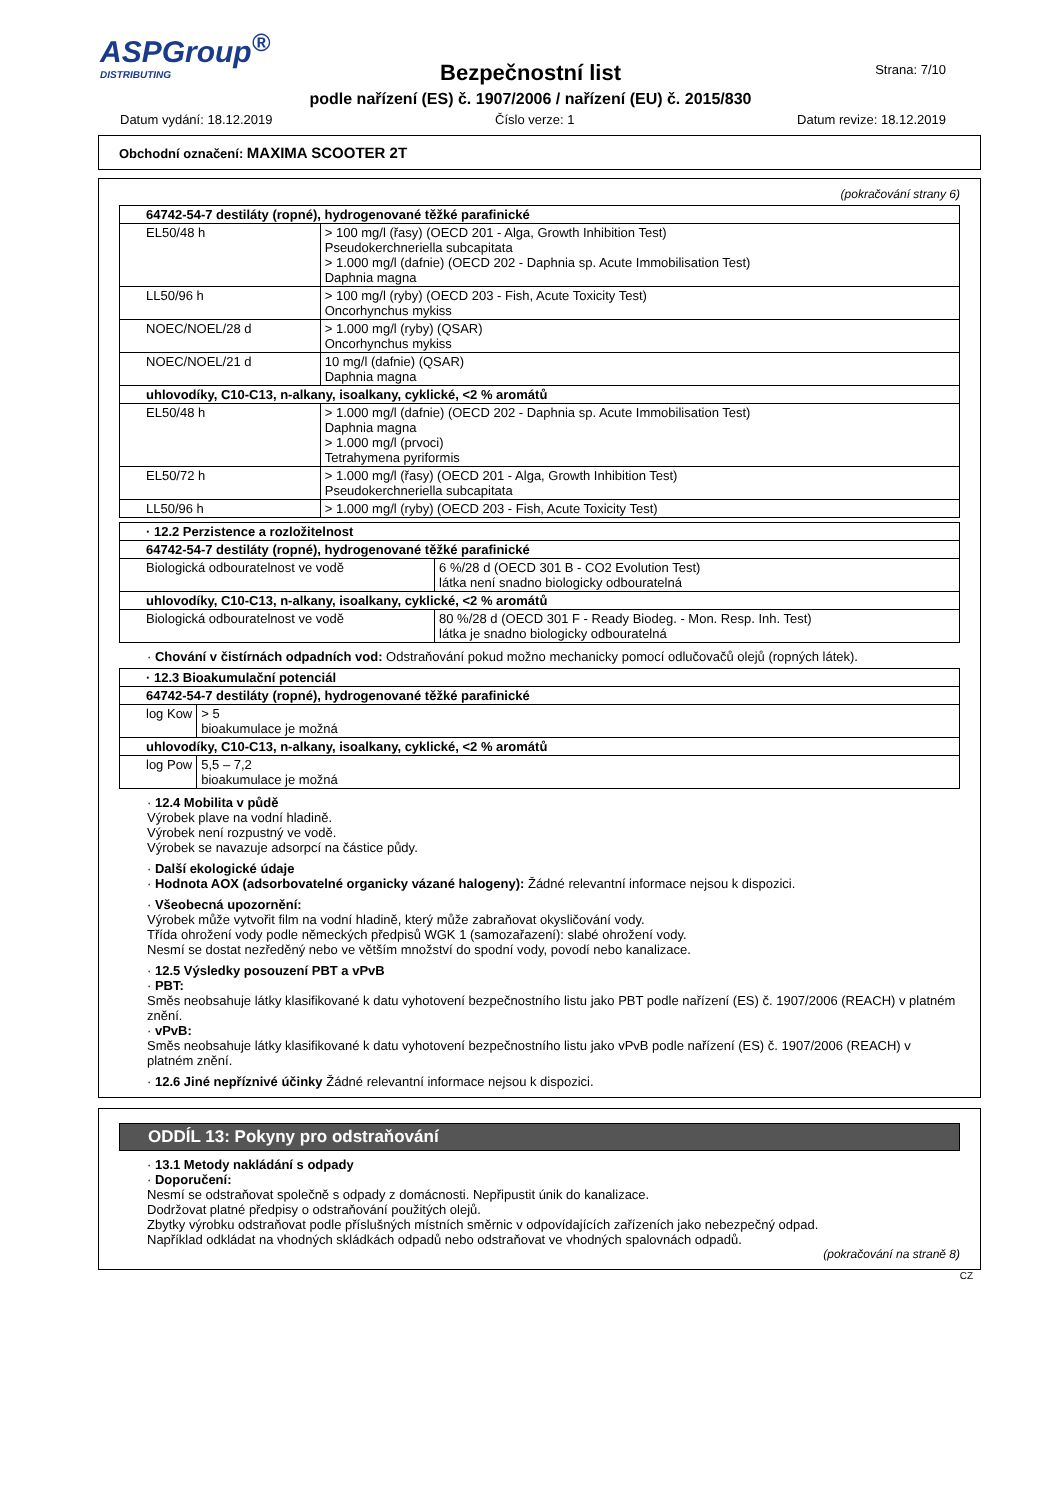ASPGroup<sup>®</sup>
DISTRIBUTING
Strana: 7/10
Bezpečnostní list
podle nařízení (ES) č. 1907/2006 / nařízení (EU) č. 2015/830
Datum vydání: 18.12.2019 Číslo verze: 1 Datum revize: 18.12.2019
Obchodní označení: MAXIMA SCOOTER 2T
(pokračování strany 6)
| 64742-54-7 destiláty (ropné), hydrogenované těžké parafinické | |
| EL50/48 h | > 100 mg/l (řasy) (OECD 201 - Alga, Growth Inhibition Test) Pseudokerchneriella subcapitata > 1.000 mg/l (dafnie) (OECD 202 - Daphnia sp. Acute Immobilisation Test) Daphnia magna |
| LL50/96 h | > 100 mg/l (ryby) (OECD 203 - Fish, Acute Toxicity Test) Oncorhynchus mykiss |
| NOEC/NOEL/28 d | > 1.000 mg/l (ryby) (QSAR) Oncorhynchus mykiss |
| NOEC/NOEL/21 d | 10 mg/l (dafnie) (QSAR) Daphnia magna |
| uhlovodíky, C10-C13, n-alkany, isoalkany, cyklické, <2 % aromátů | |
| EL50/48 h | > 1.000 mg/l (dafnie) (OECD 202 - Daphnia sp. Acute Immobilisation Test) Daphnia magna > 1.000 mg/l (prvoci) Tetrahymena pyriformis |
| EL50/72 h | > 1.000 mg/l (řasy) (OECD 201 - Alga, Growth Inhibition Test) Pseudokerchneriella subcapitata |
| LL50/96 h | > 1.000 mg/l (ryby) (OECD 203 - Fish, Acute Toxicity Test) |
| · 12.2 Perzistence a rozložitelnost | |
| 64742-54-7 destiláty (ropné), hydrogenované těžké parafinické | |
| Biologická odbouratelnost ve vodě | 6 %/28 d (OECD 301 B - CO2 Evolution Test) látka není snadno biologicky odbouratelná |
| uhlovodíky, C10-C13, n-alkany, isoalkany, cyklické, <2 % aromátů | |
| Biologická odbouratelnost ve vodě | 80 %/28 d (OECD 301 F - Ready Biodeg. - Mon. Resp. Inh. Test) látka je snadno biologicky odbouratelná |
· Chování v čistírnách odpadních vod: Odstraňování pokud možno mechanicky pomocí odlučovačů olejů (ropných látek).
| · 12.3 Bioakumulační potenciál | |
| 64742-54-7 destiláty (ropné), hydrogenované těžké parafinické | |
| log Kow | > 5 bioakumulace je možná |
| uhlovodíky, C10-C13, n-alkany, isoalkany, cyklické, <2 % aromátů | |
| log Pow | 5,5 – 7,2 bioakumulace je možná |
· 12.4 Mobilita v půdě
Výrobek plave na vodní hladině.
Výrobek není rozpustný ve vodě.
Výrobek se navazuje adsorpcí na částice půdy.
· Další ekologické údaje
· Hodnota AOX (adsorbovatelné organicky vázané halogeny): Žádné relevantní informace nejsou k dispozici.
· Všeobecná upozornění:
Výrobek může vytvořit film na vodní hladině, který může zabraňovat okysličování vody.
Třída ohrožení vody podle německých předpisů WGK 1 (samozařazení): slabé ohrožení vody.
Nesmí se dostat nezředěný nebo ve větším množství do spodní vody, povodí nebo kanalizace.
· 12.5 Výsledky posouzení PBT a vPvB
· PBT:
Směs neobsahuje látky klasifikované k datu vyhotovení bezpečnostního listu jako PBT podle nařízení (ES) č. 1907/2006 (REACH) v platném znění.
· vPvB:
Směs neobsahuje látky klasifikované k datu vyhotovení bezpečnostního listu jako vPvB podle nařízení (ES) č. 1907/2006 (REACH) v platném znění.
· 12.6 Jiné nepříznivé účinky Žádné relevantní informace nejsou k dispozici.
ODDÍL 13: Pokyny pro odstraňování
· 13.1 Metody nakládání s odpady
· Doporučení:
Nesmí se odstraňovat společně s odpady z domácnosti. Nepřipustit únik do kanalizace.
Dodržovat platné předpisy o odstraňování použitých olejů.
Zbytky výrobku odstraňovat podle příslušných místních směrnic v odpovídajících zařízeních jako nebezpečný odpad.
Například odkládat na vhodných skládkách odpadů nebo odstraňovat ve vhodných spalovnách odpadů.
(pokračování na straně 8)
CZ